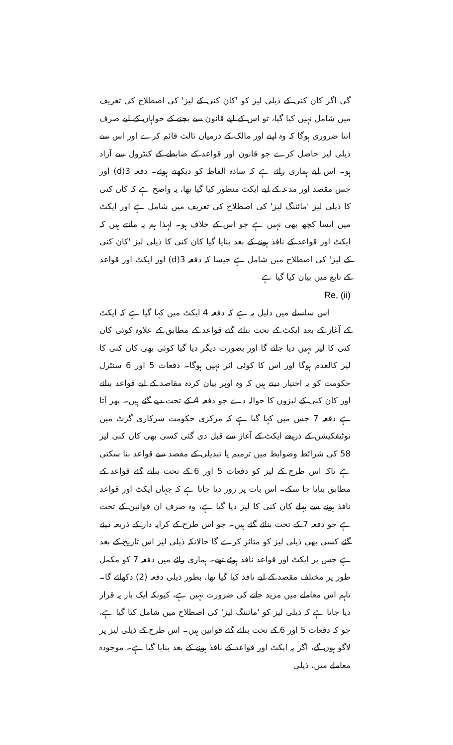گی اگر کان کنی کے ذیلی لیز کو 'کان کنی کے لیز' کی اصطلاح کی تعریف میں شامل نہیں کیا گیا، تو اس کے لیے قانون سے بچنے کے خواہاں کے لیے صرف اتنا ضروری ہوگا کہ وہ اپنے اور مالک کے درمیان ثالث قائم کرے اور اس سے ذیلی لیز حاصل کرے جو قانون اور قواعد کے ضابطے کے کنٹرول سے آزاد ہو۔ اس لیے ہماری رائے ہے کہ سادہ الفاظ کو دیکھتے ہوئے۔ دفعہ 3(d) اور جس مقصد اور مدعہ کے لیے ایکٹ منظور کیا گیا تھا، یہ واضح ہے کہ کان کنی کا ذیلی لیز 'مائننگ لیز' کی اصطلاح کی تعریف میں شامل ہے اور ایکٹ میں ایسا کچھ بھی نہیں ہے جو اس کے خلاف ہو۔ لہذا ہم یہ مانتے ہیں کہ ایکٹ اور قواعد کے نافذ ہونے کے بعد بنایا گیا کان کنی کا ذیلی لیز 'کان کنی کے لیز' کی اصطلاح میں شامل ہے جیسا کہ دفعہ 3(d) اور ایکٹ اور قواعد کے تابع میں بیان کیا گیا ہے
Re, (ii)
اس سلسلے میں دلیل یہ ہے کہ دفعہ 4 ایکٹ میں کہا گیا ہے کہ ایکٹ کے آغاز کے بعد ایکٹ کے تحت بنائے گئے قواعد کے مطابق کے علاوہ کوئی کان کنی کا لیز نہیں دیا جائے گا اور بصورت دیگر دیا گیا کوئی بھی کان کنی کا لیز کالعدم ہوگا اور اس کا کوئی اثر نہیں ہوگا۔ دفعات 5 اور 6 سنٹرل حکومت کو یہ اختیار دیتے ہیں کہ وہ اوپر بیان کردہ مقاصد کے لیے قواعد بنائے اور کان کنی کے لیزوں کا حوالہ دے جو دفعہ 4 کے تحت دیے گئے ہیں۔ پھر آتا ہے دفعہ 7 جس میں کہا گیا ہے کہ مرکزی حکومت سرکاری گزٹ میں نوٹیفکیشن کے ذریعے ایکٹ کے آغاز سے قبل دی گئی کسی بھی کان کنی لیز 58 کی شرائط وضوابط میں ترمیم یا تبدیلی کے مقصد سے قواعد بنا سکتی ہے تاکہ اس طرح کے لیز کو دفعات 5 اور 6 کے تحت بنائے گئے قواعد کے مطابق بنایا جا سکے۔ اس بات پر زور دیا جاتا ہے کہ جہاں ایکٹ اور قواعد نافذ ہونے سے پہلے کان کنی کا لیز دیا گیا ہے، وہ صرف ان قوانین کے تحت ہے جو دفعہ 7 کے تحت بنائے گئے ہیں۔ جو اس طرح کے کرایہ دار کے ذریعہ دیئے گئے کسی بھی ذیلی لیز کو متاثر کرے گا حالانکہ ذیلی لیز اس تاریخ کے بعد ہے جس پر ایکٹ اور قواعد نافذ ہوئے تھے۔ ہماری رائے میں دفعہ 7 کو مکمل طور پر مختلف مقصد کے لیے نافذ کیا گیا تھا، بطور ذیلی دفعہ (2) دکھائے گا۔ تاہم اس معاملے میں مزید جانے کی ضرورت نہیں ہے، کیونکہ ایک بار یہ قرار دیا جاتا ہے کہ ذیلی لیز کو 'مائننگ لیز' کی اصطلاح میں شامل کیا گیا ہے، جو کہ دفعات 5 اور 6 کے تحت بنائے گئے قوانین ہیں۔ اس طرح کے ذیلی لیز پر لاگو ہوں گے، اگر یہ ایکٹ اور قواعد کے نافذ ہونے کے بعد بنایا گیا ہے۔ موجودہ معاملے میں، ذیلی